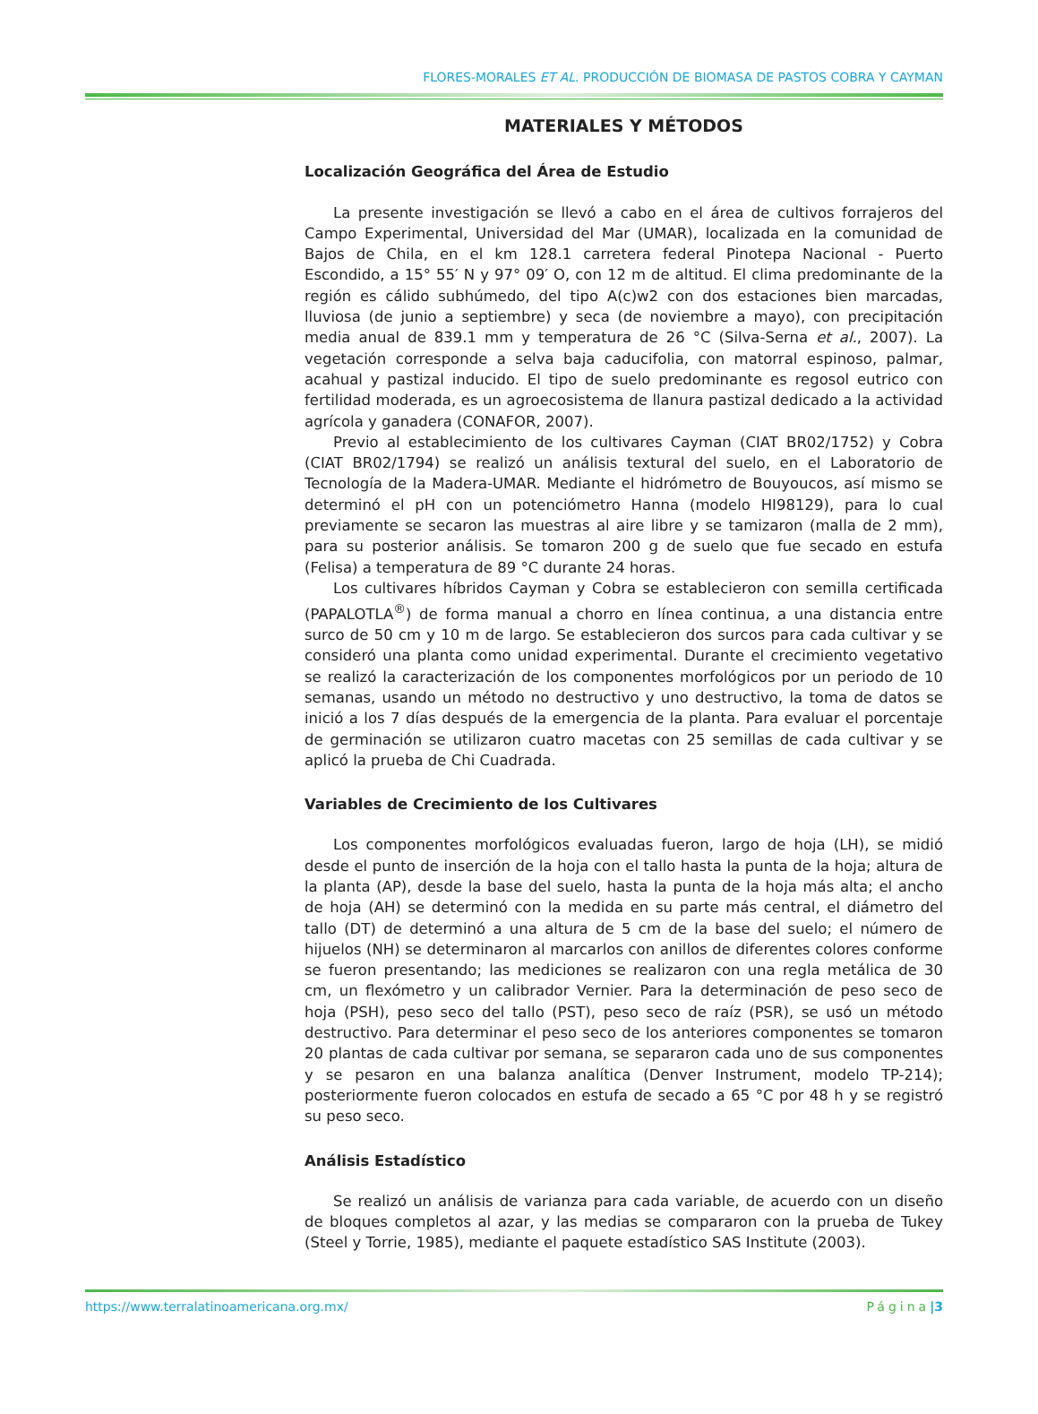FLORES-MORALES ET AL. PRODUCCIÓN DE BIOMASA DE PASTOS COBRA Y CAYMAN
MATERIALES Y MÉTODOS
Localización Geográfica del Área de Estudio
La presente investigación se llevó a cabo en el área de cultivos forrajeros del Campo Experimental, Universidad del Mar (UMAR), localizada en la comunidad de Bajos de Chila, en el km 128.1 carretera federal Pinotepa Nacional - Puerto Escondido, a 15° 55′ N y 97° 09′ O, con 12 m de altitud. El clima predominante de la región es cálido subhúmedo, del tipo A(c)w2 con dos estaciones bien marcadas, lluviosa (de junio a septiembre) y seca (de noviembre a mayo), con precipitación media anual de 839.1 mm y temperatura de 26 °C (Silva-Serna et al., 2007). La vegetación corresponde a selva baja caducifolia, con matorral espinoso, palmar, acahual y pastizal inducido. El tipo de suelo predominante es regosol eutrico con fertilidad moderada, es un agroecosistema de llanura pastizal dedicado a la actividad agrícola y ganadera (CONAFOR, 2007).
Previo al establecimiento de los cultivares Cayman (CIAT BR02/1752) y Cobra (CIAT BR02/1794) se realizó un análisis textural del suelo, en el Laboratorio de Tecnología de la Madera-UMAR. Mediante el hidrómetro de Bouyoucos, así mismo se determinó el pH con un potenciómetro Hanna (modelo HI98129), para lo cual previamente se secaron las muestras al aire libre y se tamizaron (malla de 2 mm), para su posterior análisis. Se tomaron 200 g de suelo que fue secado en estufa (Felisa) a temperatura de 89 °C durante 24 horas.
Los cultivares híbridos Cayman y Cobra se establecieron con semilla certificada (PAPALOTLA<sup>®</sup>) de forma manual a chorro en línea continua, a una distancia entre surco de 50 cm y 10 m de largo. Se establecieron dos surcos para cada cultivar y se consideró una planta como unidad experimental. Durante el crecimiento vegetativo se realizó la caracterización de los componentes morfológicos por un periodo de 10 semanas, usando un método no destructivo y uno destructivo, la toma de datos se inició a los 7 días después de la emergencia de la planta. Para evaluar el porcentaje de germinación se utilizaron cuatro macetas con 25 semillas de cada cultivar y se aplicó la prueba de Chi Cuadrada.
Variables de Crecimiento de los Cultivares
Los componentes morfológicos evaluadas fueron, largo de hoja (LH), se midió desde el punto de inserción de la hoja con el tallo hasta la punta de la hoja; altura de la planta (AP), desde la base del suelo, hasta la punta de la hoja más alta; el ancho de hoja (AH) se determinó con la medida en su parte más central, el diámetro del tallo (DT) de determinó a una altura de 5 cm de la base del suelo; el número de hijuelos (NH) se determinaron al marcarlos con anillos de diferentes colores conforme se fueron presentando; las mediciones se realizaron con una regla metálica de 30 cm, un flexómetro y un calibrador Vernier. Para la determinación de peso seco de hoja (PSH), peso seco del tallo (PST), peso seco de raíz (PSR), se usó un método destructivo. Para determinar el peso seco de los anteriores componentes se tomaron 20 plantas de cada cultivar por semana, se separaron cada uno de sus componentes y se pesaron en una balanza analítica (Denver Instrument, modelo TP-214); posteriormente fueron colocados en estufa de secado a 65 °C por 48 h y se registró su peso seco.
Análisis Estadístico
Se realizó un análisis de varianza para cada variable, de acuerdo con un diseño de bloques completos al azar, y las medias se compararon con la prueba de Tukey (Steel y Torrie, 1985), mediante el paquete estadístico SAS Institute (2003).
https://www.terralatinoamericana.org.mx/ Página|3